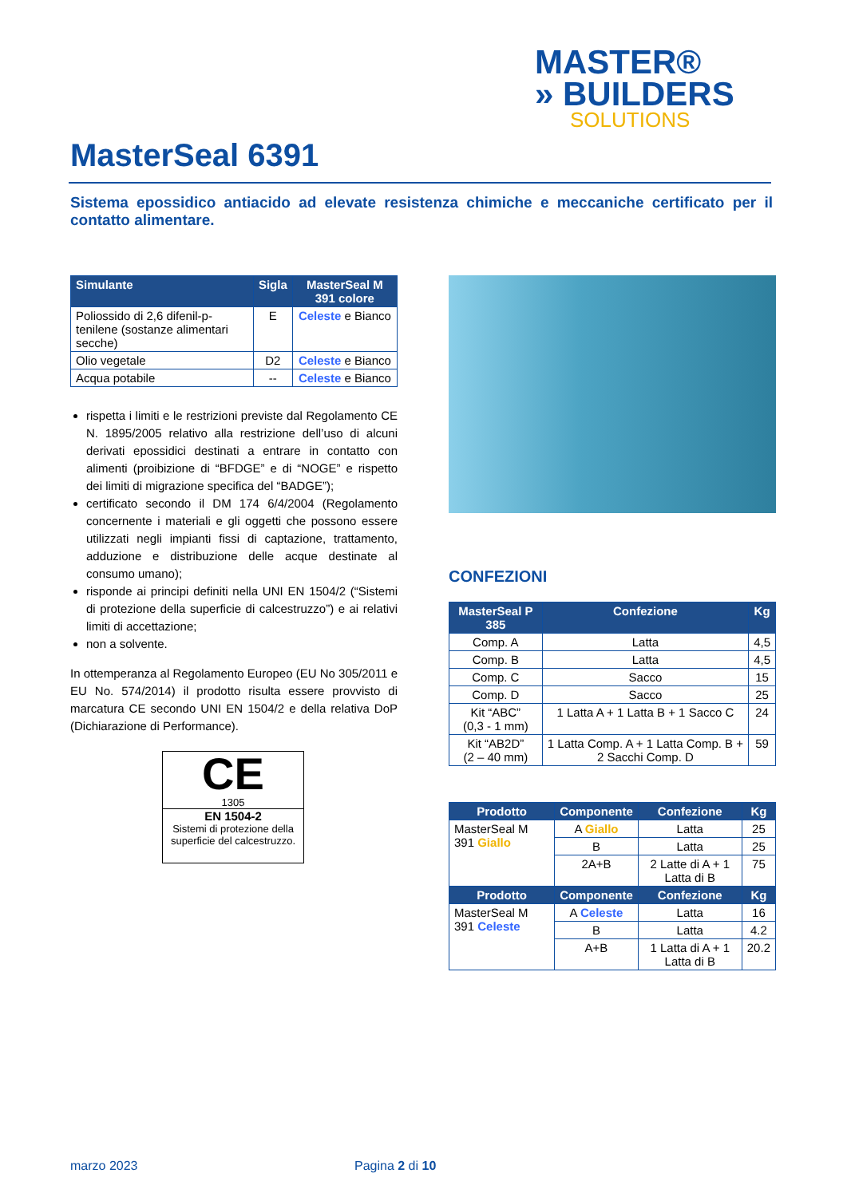MASTER®
» BUILDERS
SOLUTIONS
MasterSeal 6391
Sistema epossidico antiacido ad elevate resistenza chimiche e meccaniche certificato per il contatto alimentare.
| Simulante | Sigla | MasterSeal M 391 colore |
| --- | --- | --- |
| Poliossido di 2,6 difenil-p- tenilene (sostanze alimentari secche) | E | Celeste e Bianco |
| Olio vegetale | D2 | Celeste e Bianco |
| Acqua potabile | -- | Celeste e Bianco |
rispetta i limiti e le restrizioni previste dal Regolamento CE N. 1895/2005 relativo alla restrizione dell’uso di alcuni derivati epossidici destinati a entrare in contatto con alimenti (proibizione di “BFDGE” e di “NOGE” e rispetto dei limiti di migrazione specifica del “BADGE”);
certificato secondo il DM 174 6/4/2004 (Regolamento concernente i materiali e gli oggetti che possono essere utilizzati negli impianti fissi di captazione, trattamento, adduzione e distribuzione delle acque destinate al consumo umano);
risponde ai principi definiti nella UNI EN 1504/2 (“Sistemi di protezione della superficie di calcestruzzo”) e ai relativi limiti di accettazione;
non a solvente.
In ottemperanza al Regolamento Europeo (EU No 305/2011 e EU No. 574/2014) il prodotto risulta essere provvisto di marcatura CE secondo UNI EN 1504/2 e della relativa DoP (Dichiarazione di Performance).
CE
1305
EN 1504-2
Sistemi di protezione della superficie del calcestruzzo.
CONFEZIONI
| MasterSeal P 385 | Confezione | Kg |
| --- | --- | --- |
| Comp. A | Latta | 4,5 |
| Comp. B | Latta | 4,5 |
| Comp. C | Sacco | 15 |
| Comp. D | Sacco | 25 |
| Kit “ABC” (0,3 - 1 mm) | 1 Latta A + 1 Latta B + 1 Sacco C | 24 |
| Kit “AB2D” (2 – 40 mm) | 1 Latta Comp. A + 1 Latta Comp. B + 2 Sacchi Comp. D | 59 |
| Prodotto | Componente | Confezione | Kg |
| --- | --- | --- | --- |
| MasterSeal M 391 Giallo | A Giallo | Latta | 25 |
| | B | Latta | 25 |
| | 2A+B | 2 Latte di A + 1 Latta di B | 75 |
| Prodotto | Componente | Confezione | Kg |
| MasterSeal M 391 Celeste | A Celeste | Latta | 16 |
| | B | Latta | 4.2 |
| | A+B | 1 Latta di A + 1 Latta di B | 20.2 |
marzo 2023 Pagina 2 di 10